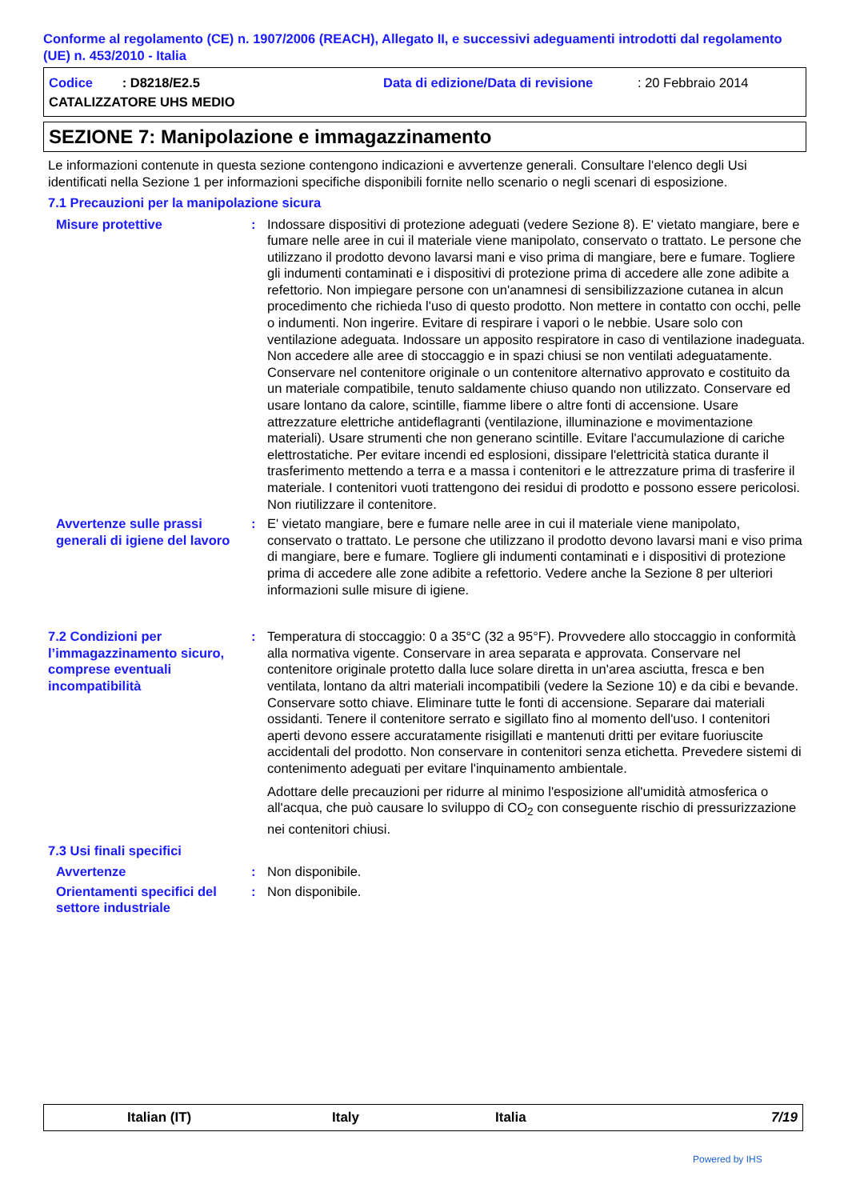Conforme al regolamento (CE) n. 1907/2006 (REACH), Allegato II, e successivi adeguamenti introdotti dal regolamento (UE) n. 453/2010 - Italia
Codice : D8218/E2.5 Data di edizione/Data di revisione: 20 Febbraio 2014
CATALIZZATORE UHS MEDIO
SEZIONE 7: Manipolazione e immagazzinamento
Le informazioni contenute in questa sezione contengono indicazioni e avvertenze generali. Consultare l'elenco degli Usi identificati nella Sezione 1 per informazioni specifiche disponibili fornite nello scenario o negli scenari di esposizione.
7.1 Precauzioni per la manipolazione sicura
Misure protettive : Indossare dispositivi di protezione adeguati (vedere Sezione 8). E' vietato mangiare, bere e fumare nelle aree in cui il materiale viene manipolato, conservato o trattato. Le persone che utilizzano il prodotto devono lavarsi mani e viso prima di mangiare, bere e fumare. Togliere gli indumenti contaminati e i dispositivi di protezione prima di accedere alle zone adibite a refettorio. Non impiegare persone con un'anamnesi di sensibilizzazione cutanea in alcun procedimento che richieda l'uso di questo prodotto. Non mettere in contatto con occhi, pelle o indumenti. Non ingerire. Evitare di respirare i vapori o le nebbie. Usare solo con ventilazione adeguata. Indossare un apposito respiratore in caso di ventilazione inadeguata. Non accedere alle aree di stoccaggio e in spazi chiusi se non ventilati adeguatamente. Conservare nel contenitore originale o un contenitore alternativo approvato e costituito da un materiale compatibile, tenuto saldamente chiuso quando non utilizzato. Conservare ed usare lontano da calore, scintille, fiamme libere o altre fonti di accensione. Usare attrezzature elettriche antideflagranti (ventilazione, illuminazione e movimentazione materiali). Usare strumenti che non generano scintille. Evitare l'accumulazione di cariche elettrostatiche. Per evitare incendi ed esplosioni, dissipare l'elettricità statica durante il trasferimento mettendo a terra e a massa i contenitori e le attrezzature prima di trasferire il materiale. I contenitori vuoti trattengono dei residui di prodotto e possono essere pericolosi. Non riutilizzare il contenitore.
Avvertenze sulle prassi generali di igiene del lavoro
: E' vietato mangiare, bere e fumare nelle aree in cui il materiale viene manipolato, conservato o trattato. Le persone che utilizzano il prodotto devono lavarsi mani e viso prima di mangiare, bere e fumare. Togliere gli indumenti contaminati e i dispositivi di protezione prima di accedere alle zone adibite a refettorio. Vedere anche la Sezione 8 per ulteriori informazioni sulle misure di igiene.
7.2 Condizioni per l’immagazzinamento sicuro, comprese eventuali incompatibilità
: Temperatura di stoccaggio: 0 a 35°C (32 a 95°F). Provvedere allo stoccaggio in conformità alla normativa vigente. Conservare in area separata e approvata. Conservare nel contenitore originale protetto dalla luce solare diretta in un'area asciutta, fresca e ben ventilata, lontano da altri materiali incompatibili (vedere la Sezione 10) e da cibi e bevande. Conservare sotto chiave. Eliminare tutte le fonti di accensione. Separare dai materiali ossidanti. Tenere il contenitore serrato e sigillato fino al momento dell'uso. I contenitori aperti devono essere accuratamente risigillati e mantenuti dritti per evitare fuoriuscite accidentali del prodotto. Non conservare in contenitori senza etichetta. Prevedere sistemi di contenimento adeguati per evitare l'inquinamento ambientale.
Adottare delle precauzioni per ridurre al minimo l'esposizione all'umidità atmosferica o all'acqua, che può causare lo sviluppo di CO<sub>2</sub> con conseguente rischio di pressurizzazione nei contenitori chiusi.
7.3 Usi finali specifici
Avvertenze : Non disponibile.
Orientamenti specifici del settore industriale
: Non disponibile.
Italian (IT) Italy Italia 7/19
Powered by IHS